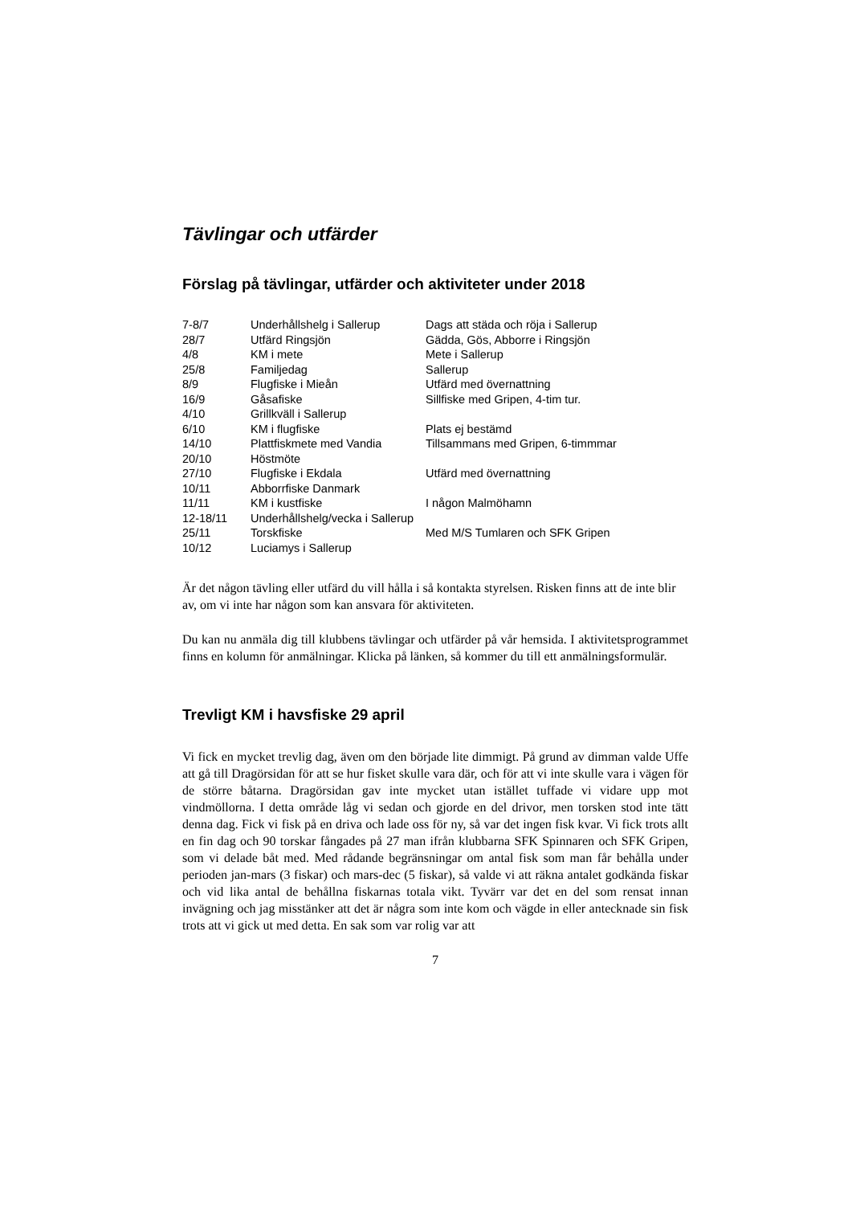Tävlingar och utfärder
Förslag på tävlingar, utfärder och aktiviteter under 2018
| 7-8/7 | Underhållshelg i Sallerup | Dags att städa och röja i Sallerup |
| 28/7 | Utfärd Ringsjön | Gädda, Gös, Abborre i Ringsjön |
| 4/8 | KM i mete | Mete i Sallerup |
| 25/8 | Familjedag | Sallerup |
| 8/9 | Flugfiske i Mieån | Utfärd med övernattning |
| 16/9 | Gåsafiske | Sillfiske med Gripen, 4-tim tur. |
| 4/10 | Grillkväll i Sallerup | |
| 6/10 | KM i flugfiske | Plats ej bestämd |
| 14/10 | Plattfiskmete med Vandia | Tillsammans med Gripen, 6-timmmar |
| 20/10 | Höstmöte | |
| 27/10 | Flugfiske i Ekdala | Utfärd med övernattning |
| 10/11 | Abborrfiske Danmark | |
| 11/11 | KM i kustfiske | I någon Malmöhamn |
| 12-18/11 | Underhållshelg/vecka i Sallerup | |
| 25/11 | Torskfiske | Med M/S Tumlaren och SFK Gripen |
| 10/12 | Luciamys i Sallerup | |
Är det någon tävling eller utfärd du vill hålla i så kontakta styrelsen. Risken finns att de inte blir av, om vi inte har någon som kan ansvara för aktiviteten.
Du kan nu anmäla dig till klubbens tävlingar och utfärder på vår hemsida. I aktivitetsprogrammet finns en kolumn för anmälningar. Klicka på länken, så kommer du till ett anmälningsformulär.
Trevligt KM i havsfiske 29 april
Vi fick en mycket trevlig dag, även om den började lite dimmigt. På grund av dimman valde Uffe att gå till Dragörsidan för att se hur fisket skulle vara där, och för att vi inte skulle vara i vägen för de större båtarna. Dragörsidan gav inte mycket utan istället tuffade vi vidare upp mot vindmöllorna. I detta område låg vi sedan och gjorde en del drivor, men torsken stod inte tätt denna dag. Fick vi fisk på en driva och lade oss för ny, så var det ingen fisk kvar. Vi fick trots allt en fin dag och 90 torskar fångades på 27 man ifrån klubbarna SFK Spinnaren och SFK Gripen, som vi delade båt med. Med rådande begränsningar om antal fisk som man får behålla under perioden jan-mars (3 fiskar) och mars-dec (5 fiskar), så valde vi att räkna antalet godkända fiskar och vid lika antal de behållna fiskarnas totala vikt. Tyvärr var det en del som rensat innan invägning och jag misstänker att det är några som inte kom och vägde in eller antecknade sin fisk trots att vi gick ut med detta. En sak som var rolig var att
7